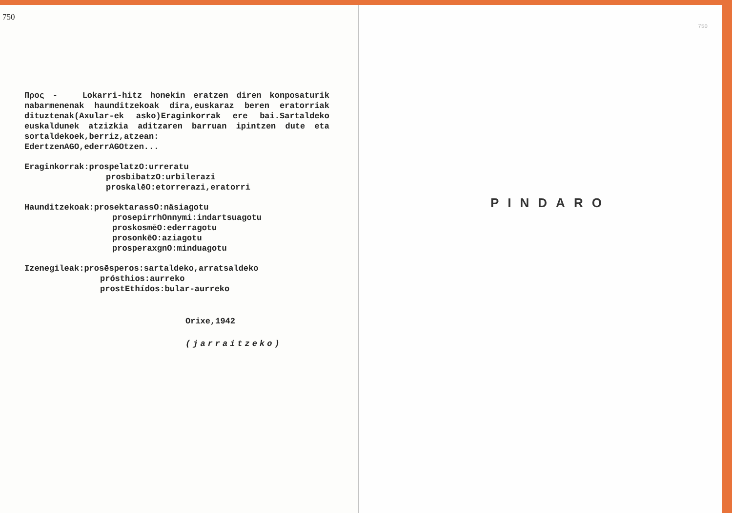750
Προς - Lokarri-hitz honekin eratzen diren konposaturik nabarmenenak haunditzekoak dira,euskaraz beren eratorriak dituztenak(Axular-ek asko)Eraginkorrak ere bai.Sartaldeko euskaldunek atzizkia aditzaren barruan ipintzen dute eta sortaldekoek,berriz,atzean:
EdertzenAGO,ederrAGOtzen...
Eraginkorrak:prospelatzO:urreratu
prosbibatzO:urbilerazi
proskalēO:etorrerazi,eratorri
Haunditzekoak:prosektarassO:nâsiagotu
prosepirrhOnnymi:indartsuagotu
proskosmēO:ederragotu
prosonkēO:aziagotu
prosperaxgnO:minduagotu
Izenegileak:prosēsperos:sartaldeko,arratsaldeko
prósthios:aurreko
prostEthídos:bular-aurreko
Orixe,1942
(jarraitzeko)
750
PINDARO